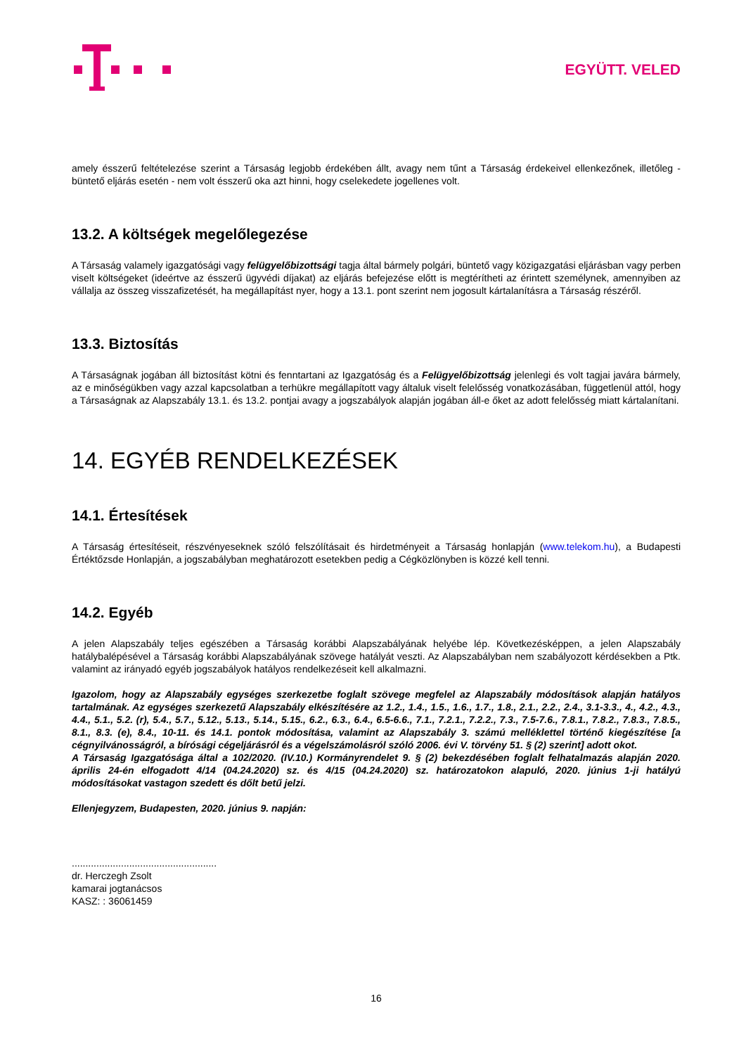EGYÜTT. VELED
amely ésszerű feltételezése szerint a Társaság legjobb érdekében állt, avagy nem tűnt a Társaság érdekeivel ellenkezőnek, illetőleg - büntető eljárás esetén - nem volt ésszerű oka azt hinni, hogy cselekedete jogellenes volt.
13.2. A költségek megelőlegezése
A Társaság valamely igazgatósági vagy felügyelőbizottsági tagja által bármely polgári, büntető vagy közigazgatási eljárásban vagy perben viselt költségeket (ideértve az ésszerű ügyvédi díjakat) az eljárás befejezése előtt is megtérítheti az érintett személynek, amennyiben az vállalja az összeg visszafizetését, ha megállapítást nyer, hogy a 13.1. pont szerint nem jogosult kártalanításra a Társaság részéről.
13.3. Biztosítás
A Társaságnak jogában áll biztosítást kötni és fenntartani az Igazgatóság és a Felügyelőbizottság jelenlegi és volt tagjai javára bármely, az e minőségükben vagy azzal kapcsolatban a terhükre megállapított vagy általuk viselt felelősség vonatkozásában, függetlenül attól, hogy a Társaságnak az Alapszabály 13.1. és 13.2. pontjai avagy a jogszabályok alapján jogában áll-e őket az adott felelősség miatt kártalanítani.
14. EGYÉB RENDELKEZÉSEK
14.1. Értesítések
A Társaság értesítéseit, részvényeseknek szóló felszólításait és hirdetményeit a Társaság honlapján (www.telekom.hu), a Budapesti Értéktőzsde Honlapján, a jogszabályban meghatározott esetekben pedig a Cégközlönyben is közzé kell tenni.
14.2. Egyéb
A jelen Alapszabály teljes egészében a Társaság korábbi Alapszabályának helyébe lép. Következésképpen, a jelen Alapszabály hatálybalépésével a Társaság korábbi Alapszabályának szövege hatályát veszti. Az Alapszabályban nem szabályozott kérdésekben a Ptk. valamint az irányadó egyéb jogszabályok hatályos rendelkezéseit kell alkalmazni.
Igazolom, hogy az Alapszabály egységes szerkezetbe foglalt szövege megfelel az Alapszabály módosítások alapján hatályos tartalmának. Az egységes szerkezetű Alapszabály elkészítésére az 1.2., 1.4., 1.5., 1.6., 1.7., 1.8., 2.1., 2.2., 2.4., 3.1-3.3., 4., 4.2., 4.3., 4.4., 5.1., 5.2. (r), 5.4., 5.7., 5.12., 5.13., 5.14., 5.15., 6.2., 6.3., 6.4., 6.5-6.6., 7.1., 7.2.1., 7.2.2., 7.3., 7.5-7.6., 7.8.1., 7.8.2., 7.8.3., 7.8.5., 8.1., 8.3. (e), 8.4., 10-11. és 14.1. pontok módosítása, valamint az Alapszabály 3. számú melléklettel történő kiegészítése [a cégnyilvánosságról, a bírósági cégeljárásról és a végelszámolásról szóló 2006. évi V. törvény 51. § (2) szerint] adott okot.
A Társaság Igazgatósága által a 102/2020. (IV.10.) Kormányrendelet 9. § (2) bekezdésében foglalt felhatalmazás alapján 2020. április 24-én elfogadott 4/14 (04.24.2020) sz. és 4/15 (04.24.2020) sz. határozatokon alapuló, 2020. június 1-ji hatályú módosításokat vastagon szedett és dőlt betű jelzi.
Ellenjegyzem, Budapesten, 2020. június 9. napján:
.....................................................
dr. Herczegh Zsolt
kamarai jogtanácsos
KASZ: : 36061459
16